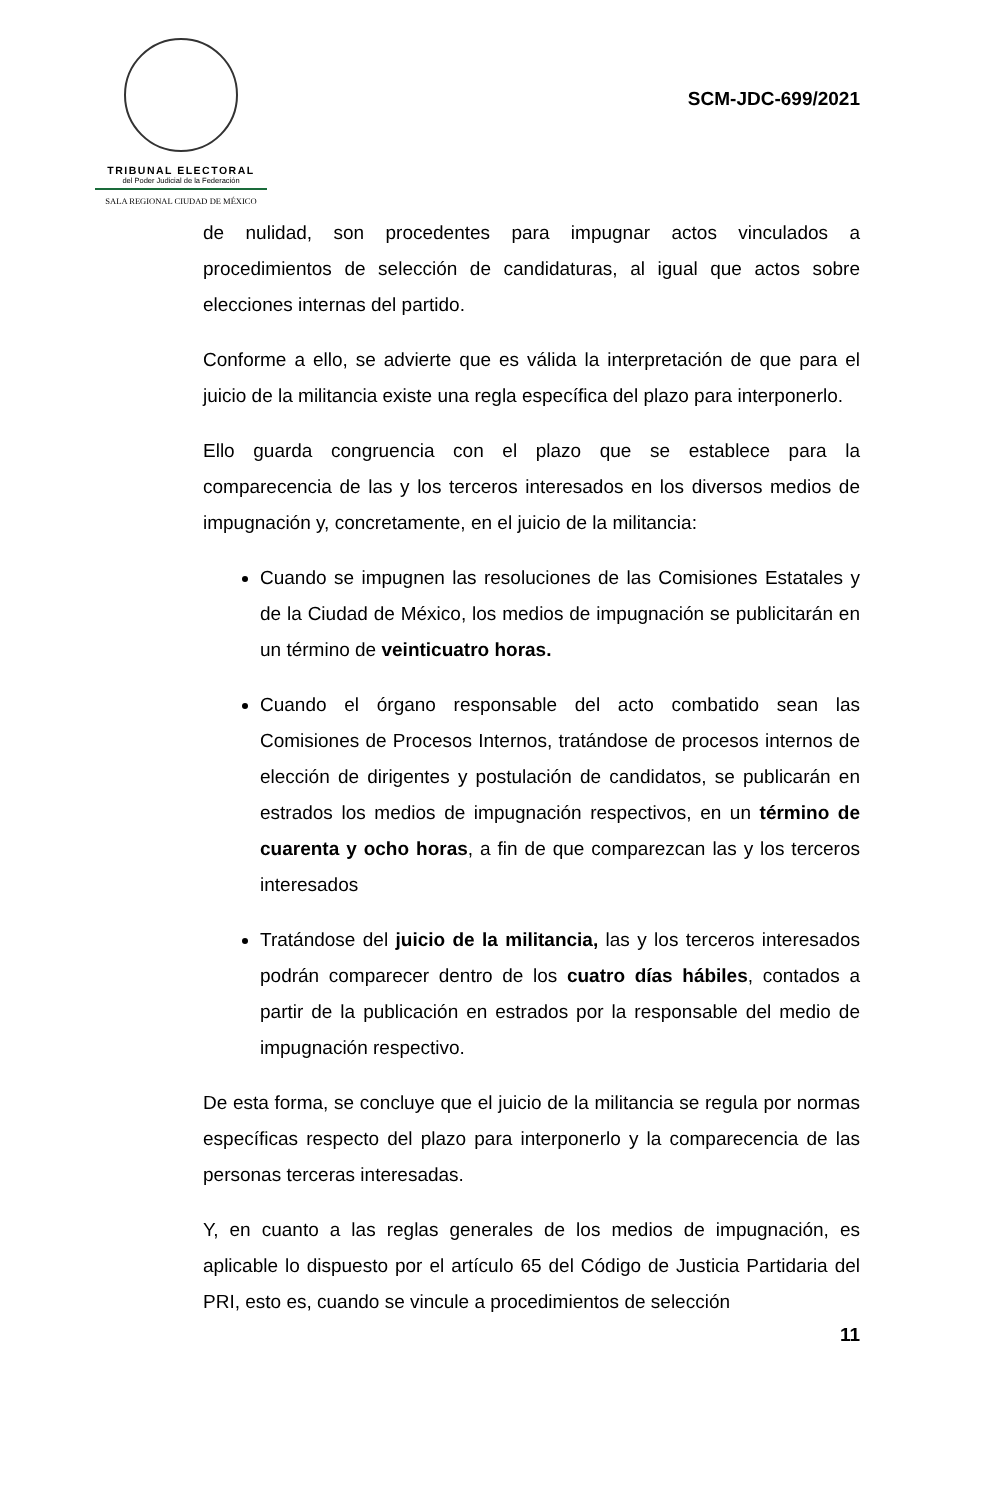TRIBUNAL ELECTORAL
del Poder Judicial de la Federación
SALA REGIONAL CIUDAD DE MÉXICO
SCM-JDC-699/2021
de nulidad, son procedentes para impugnar actos vinculados a procedimientos de selección de candidaturas, al igual que actos sobre elecciones internas del partido.
Conforme a ello, se advierte que es válida la interpretación de que para el juicio de la militancia existe una regla específica del plazo para interponerlo.
Ello guarda congruencia con el plazo que se establece para la comparecencia de las y los terceros interesados en los diversos medios de impugnación y, concretamente, en el juicio de la militancia:
Cuando se impugnen las resoluciones de las Comisiones Estatales y de la Ciudad de México, los medios de impugnación se publicitarán en un término de veinticuatro horas.
Cuando el órgano responsable del acto combatido sean las Comisiones de Procesos Internos, tratándose de procesos internos de elección de dirigentes y postulación de candidatos, se publicarán en estrados los medios de impugnación respectivos, en un término de cuarenta y ocho horas, a fin de que comparezcan las y los terceros interesados
Tratándose del juicio de la militancia, las y los terceros interesados podrán comparecer dentro de los cuatro días hábiles, contados a partir de la publicación en estrados por la responsable del medio de impugnación respectivo.
De esta forma, se concluye que el juicio de la militancia se regula por normas específicas respecto del plazo para interponerlo y la comparecencia de las personas terceras interesadas.
Y, en cuanto a las reglas generales de los medios de impugnación, es aplicable lo dispuesto por el artículo 65 del Código de Justicia Partidaria del PRI, esto es, cuando se vincule a procedimientos de selección
11